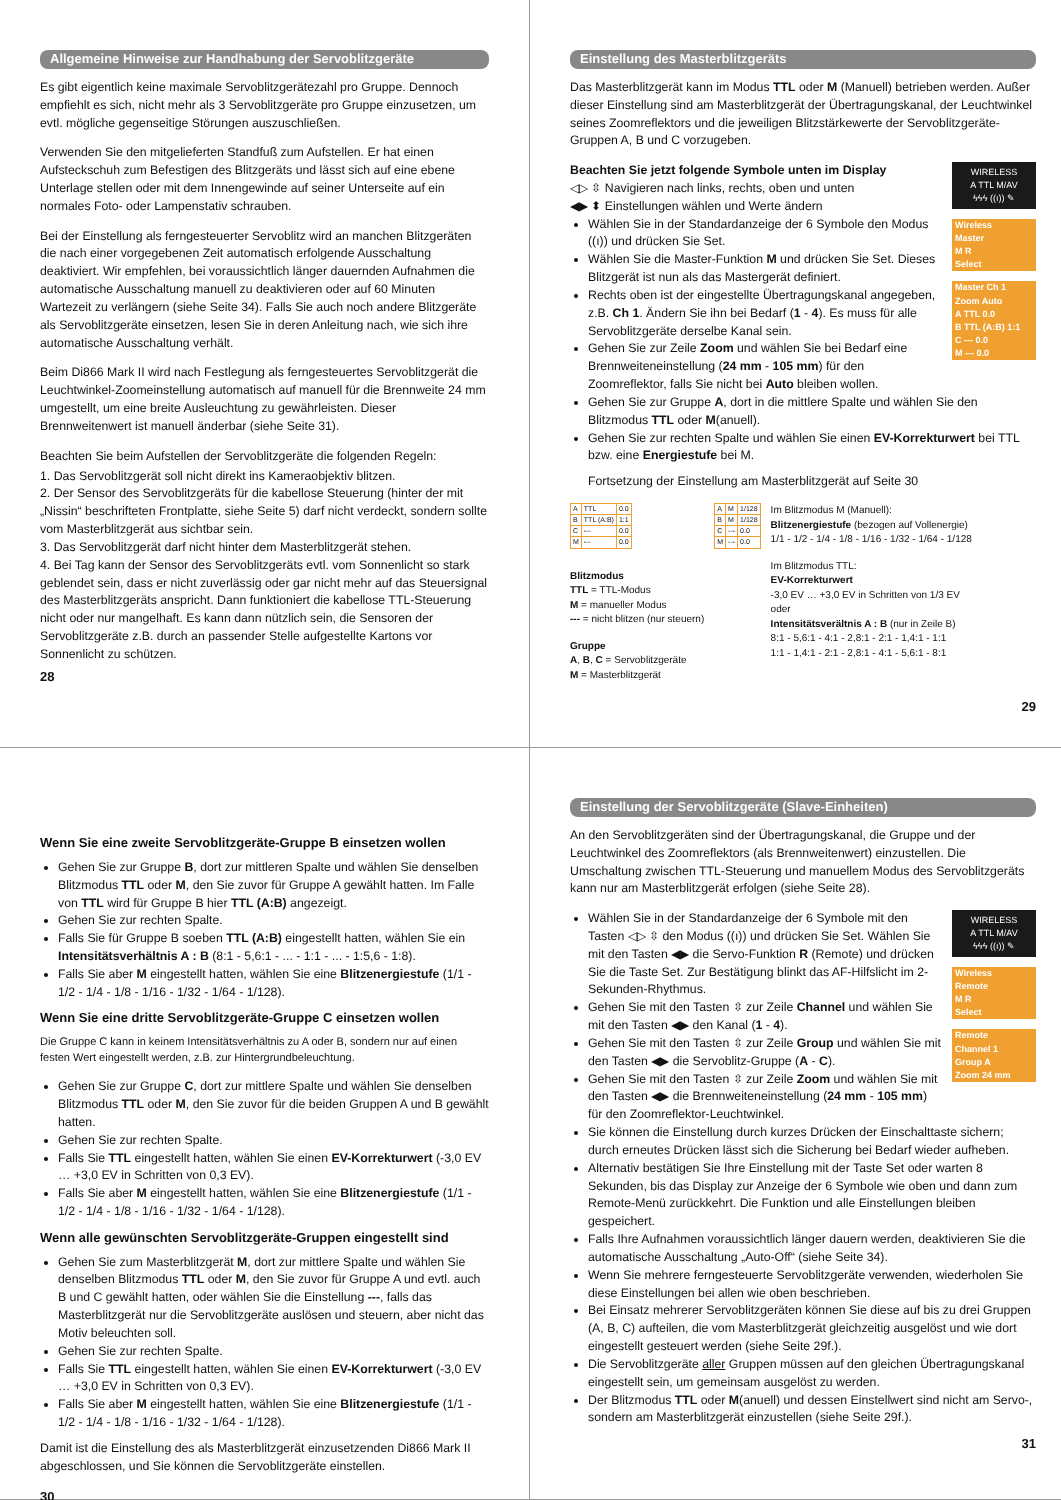Allgemeine Hinweise zur Handhabung der Servoblitzgeräte
Es gibt eigentlich keine maximale Servoblitzgerätezahl pro Gruppe. Dennoch empfiehlt es sich, nicht mehr als 3 Servoblitzgeräte pro Gruppe einzusetzen, um evtl. mögliche gegenseitige Störungen auszuschließen.
Verwenden Sie den mitgelieferten Standfuß zum Aufstellen. Er hat einen Aufsteckschuh zum Befestigen des Blitzgeräts und lässt sich auf eine ebene Unterlage stellen oder mit dem Innengewinde auf seiner Unterseite auf ein normales Foto- oder Lampenstativ schrauben.
Bei der Einstellung als ferngesteuerter Servoblitz wird an manchen Blitzgeräten die nach einer vorgegebenen Zeit automatisch erfolgende Ausschaltung deaktiviert. Wir empfehlen, bei voraussichtlich länger dauernden Aufnahmen die automatische Ausschaltung manuell zu deaktivieren oder auf 60 Minuten Wartezeit zu verlängern (siehe Seite 34). Falls Sie auch noch andere Blitzgeräte als Servoblitzgeräte einsetzen, lesen Sie in deren Anleitung nach, wie sich ihre automatische Ausschaltung verhält.
Beim Di866 Mark II wird nach Festlegung als ferngesteuertes Servoblitzgerät die Leuchtwinkel-Zoomeinstellung automatisch auf manuell für die Brennweite 24 mm umgestellt, um eine breite Ausleuchtung zu gewährleisten. Dieser Brennweitenwert ist manuell änderbar (siehe Seite 31).
Beachten Sie beim Aufstellen der Servoblitzgeräte die folgenden Regeln:
1. Das Servoblitzgerät soll nicht direkt ins Kameraobjektiv blitzen.
2. Der Sensor des Servoblitzgeräts für die kabellose Steuerung (hinter der mit „Nissin“ beschrifteten Frontplatte, siehe Seite 5) darf nicht verdeckt, sondern sollte vom Masterblitzgerät aus sichtbar sein.
3. Das Servoblitzgerät darf nicht hinter dem Masterblitzgerät stehen.
4. Bei Tag kann der Sensor des Servoblitzgeräts evtl. vom Sonnenlicht so stark geblendet sein, dass er nicht zuverlässig oder gar nicht mehr auf das Steuersignal des Masterblitzgeräts anspricht. Dann funktioniert die kabellose TTL-Steuerung nicht oder nur mangelhaft. Es kann dann nützlich sein, die Sensoren der Servoblitzgeräte z.B. durch an passender Stelle aufgestellte Kartons vor Sonnenlicht zu schützen.
28
Einstellung des Masterblitzgeräts
Das Masterblitzgerät kann im Modus TTL oder M (Manuell) betrieben werden. Außer dieser Einstellung sind am Masterblitzgerät der Übertragungskanal, der Leuchtwinkel seines Zoomreflektors und die jeweiligen Blitzstärkewerte der Servoblitzgeräte-Gruppen A, B und C vorzugeben.
WIRELESS
A TTL M/AV
ϟϟϟ ((ı)) ✎
Wireless
Master
M R
Select
Master Ch 1
Zoom Auto
A TTL 0.0
B TTL (A:B) 1:1
C --- 0.0
M --- 0.0
Beachten Sie jetzt folgende Symbole unten im Display
◁▷ ⇳ Navigieren nach links, rechts, oben und unten
◀▶ ⬍ Einstellungen wählen und Werte ändern
Wählen Sie in der Standardanzeige der 6 Symbole den Modus ((ı)) und drücken Sie Set.
Wählen Sie die Master-Funktion M und drücken Sie Set. Dieses Blitzgerät ist nun als das Mastergerät definiert.
Rechts oben ist der eingestellte Übertragungskanal angegeben, z.B. Ch 1. Ändern Sie ihn bei Bedarf (1 - 4). Es muss für alle Servoblitzgeräte derselbe Kanal sein.
Gehen Sie zur Zeile Zoom und wählen Sie bei Bedarf eine Brennweiteneinstellung (24 mm - 105 mm) für den Zoomreflektor, falls Sie nicht bei Auto bleiben wollen.
Gehen Sie zur Gruppe A, dort in die mittlere Spalte und wählen Sie den Blitzmodus TTL oder M(anuell).
Gehen Sie zur rechten Spalte und wählen Sie einen EV-Korrekturwert bei TTL bzw. eine Energiestufe bei M.
Fortsetzung der Einstellung am Masterblitzgerät auf Seite 30
| A | TTL | 0.0 |
| B | TTL (A:B) | 1:1 |
| C | --- | 0.0 |
| M | --- | 0.0 |
Blitzmodus
TTL = TTL-Modus
M = manueller Modus
--- = nicht blitzen (nur steuern)
Gruppe
A, B, C = Servoblitzgeräte
M = Masterblitzgerät
| A | M | 1/128 |
| B | M | 1/128 |
| C | --- | 0.0 |
| M | --- | 0.0 |
Im Blitzmodus M (Manuell):
Blitzenergiestufe (bezogen auf Vollenergie)
1/1 - 1/2 - 1/4 - 1/8 - 1/16 - 1/32 - 1/64 - 1/128
Im Blitzmodus TTL:
EV-Korrekturwert
-3,0 EV … +3,0 EV in Schritten von 1/3 EV
oder
Intensitätsverältnis A : B (nur in Zeile B)
8:1 - 5,6:1 - 4:1 - 2,8:1 - 2:1 - 1,4:1 - 1:1
1:1 - 1,4:1 - 2:1 - 2,8:1 - 4:1 - 5,6:1 - 8:1
29
Wenn Sie eine zweite Servoblitzgeräte-Gruppe B einsetzen wollen
Gehen Sie zur Gruppe B, dort zur mittleren Spalte und wählen Sie denselben Blitzmodus TTL oder M, den Sie zuvor für Gruppe A gewählt hatten. Im Falle von TTL wird für Gruppe B hier TTL (A:B) angezeigt.
Gehen Sie zur rechten Spalte.
Falls Sie für Gruppe B soeben TTL (A:B) eingestellt hatten, wählen Sie ein Intensitätsverhältnis A : B (8:1 - 5,6:1 - ... - 1:1 - ... - 1:5,6 - 1:8).
Falls Sie aber M eingestellt hatten, wählen Sie eine Blitzenergiestufe (1/1 - 1/2 - 1/4 - 1/8 - 1/16 - 1/32 - 1/64 - 1/128).
Wenn Sie eine dritte Servoblitzgeräte-Gruppe C einsetzen wollen
Die Gruppe C kann in keinem Intensitätsverhältnis zu A oder B, sondern nur auf einen festen Wert eingestellt werden, z.B. zur Hintergrundbeleuchtung.
Gehen Sie zur Gruppe C, dort zur mittlere Spalte und wählen Sie denselben Blitzmodus TTL oder M, den Sie zuvor für die beiden Gruppen A und B gewählt hatten.
Gehen Sie zur rechten Spalte.
Falls Sie TTL eingestellt hatten, wählen Sie einen EV-Korrekturwert (-3,0 EV … +3,0 EV in Schritten von 0,3 EV).
Falls Sie aber M eingestellt hatten, wählen Sie eine Blitzenergiestufe (1/1 - 1/2 - 1/4 - 1/8 - 1/16 - 1/32 - 1/64 - 1/128).
Wenn alle gewünschten Servoblitzgeräte-Gruppen eingestellt sind
Gehen Sie zum Masterblitzgerät M, dort zur mittlere Spalte und wählen Sie denselben Blitzmodus TTL oder M, den Sie zuvor für Gruppe A und evtl. auch B und C gewählt hatten, oder wählen Sie die Einstellung ---, falls das Masterblitzgerät nur die Servoblitzgeräte auslösen und steuern, aber nicht das Motiv beleuchten soll.
Gehen Sie zur rechten Spalte.
Falls Sie TTL eingestellt hatten, wählen Sie einen EV-Korrekturwert (-3,0 EV … +3,0 EV in Schritten von 0,3 EV).
Falls Sie aber M eingestellt hatten, wählen Sie eine Blitzenergiestufe (1/1 - 1/2 - 1/4 - 1/8 - 1/16 - 1/32 - 1/64 - 1/128).
Damit ist die Einstellung des als Masterblitzgerät einzusetzenden Di866 Mark II abgeschlossen, und Sie können die Servoblitzgeräte einstellen.
30
Einstellung der Servoblitzgeräte (Slave-Einheiten)
An den Servoblitzgeräten sind der Übertragungskanal, die Gruppe und der Leuchtwinkel des Zoomreflektors (als Brennweitenwert) einzustellen. Die Umschaltung zwischen TTL-Steuerung und manuellem Modus des Servoblitzgeräts kann nur am Masterblitzgerät erfolgen (siehe Seite 28).
WIRELESS
A TTL M/AV
ϟϟϟ ((ı)) ✎
Wireless
Remote
M R
Select
Remote
Channel 1
Group A
Zoom 24 mm
Wählen Sie in der Standardanzeige der 6 Symbole mit den Tasten ◁▷ ⇳ den Modus ((ı)) und drücken Sie Set. Wählen Sie mit den Tasten ◀▶ die Servo-Funktion R (Remote) und drücken Sie die Taste Set. Zur Bestätigung blinkt das AF-Hilfslicht im 2-Sekunden-Rhythmus.
Gehen Sie mit den Tasten ⇳ zur Zeile Channel und wählen Sie mit den Tasten ◀▶ den Kanal (1 - 4).
Gehen Sie mit den Tasten ⇳ zur Zeile Group und wählen Sie mit den Tasten ◀▶ die Servoblitz-Gruppe (A - C).
Gehen Sie mit den Tasten ⇳ zur Zeile Zoom und wählen Sie mit den Tasten ◀▶ die Brennweiteneinstellung (24 mm - 105 mm) für den Zoomreflektor-Leuchtwinkel.
Sie können die Einstellung durch kurzes Drücken der Einschalttaste sichern; durch erneutes Drücken lässt sich die Sicherung bei Bedarf wieder aufheben.
Alternativ bestätigen Sie Ihre Einstellung mit der Taste Set oder warten 8 Sekunden, bis das Display zur Anzeige der 6 Symbole wie oben und dann zum Remote-Menü zurückkehrt. Die Funktion und alle Einstellungen bleiben gespeichert.
Falls Ihre Aufnahmen voraussichtlich länger dauern werden, deaktivieren Sie die automatische Ausschaltung „Auto-Off“ (siehe Seite 34).
Wenn Sie mehrere ferngesteuerte Servoblitzgeräte verwenden, wiederholen Sie diese Einstellungen bei allen wie oben beschrieben.
Bei Einsatz mehrerer Servoblitzgeräten können Sie diese auf bis zu drei Gruppen (A, B, C) aufteilen, die vom Masterblitzgerät gleichzeitig ausgelöst und wie dort eingestellt gesteuert werden (siehe Seite 29f.).
Die Servoblitzgeräte aller Gruppen müssen auf den gleichen Übertragungskanal eingestellt sein, um gemeinsam ausgelöst zu werden.
Der Blitzmodus TTL oder M(anuell) und dessen Einstellwert sind nicht am Servo-, sondern am Masterblitzgerät einzustellen (siehe Seite 29f.).
31